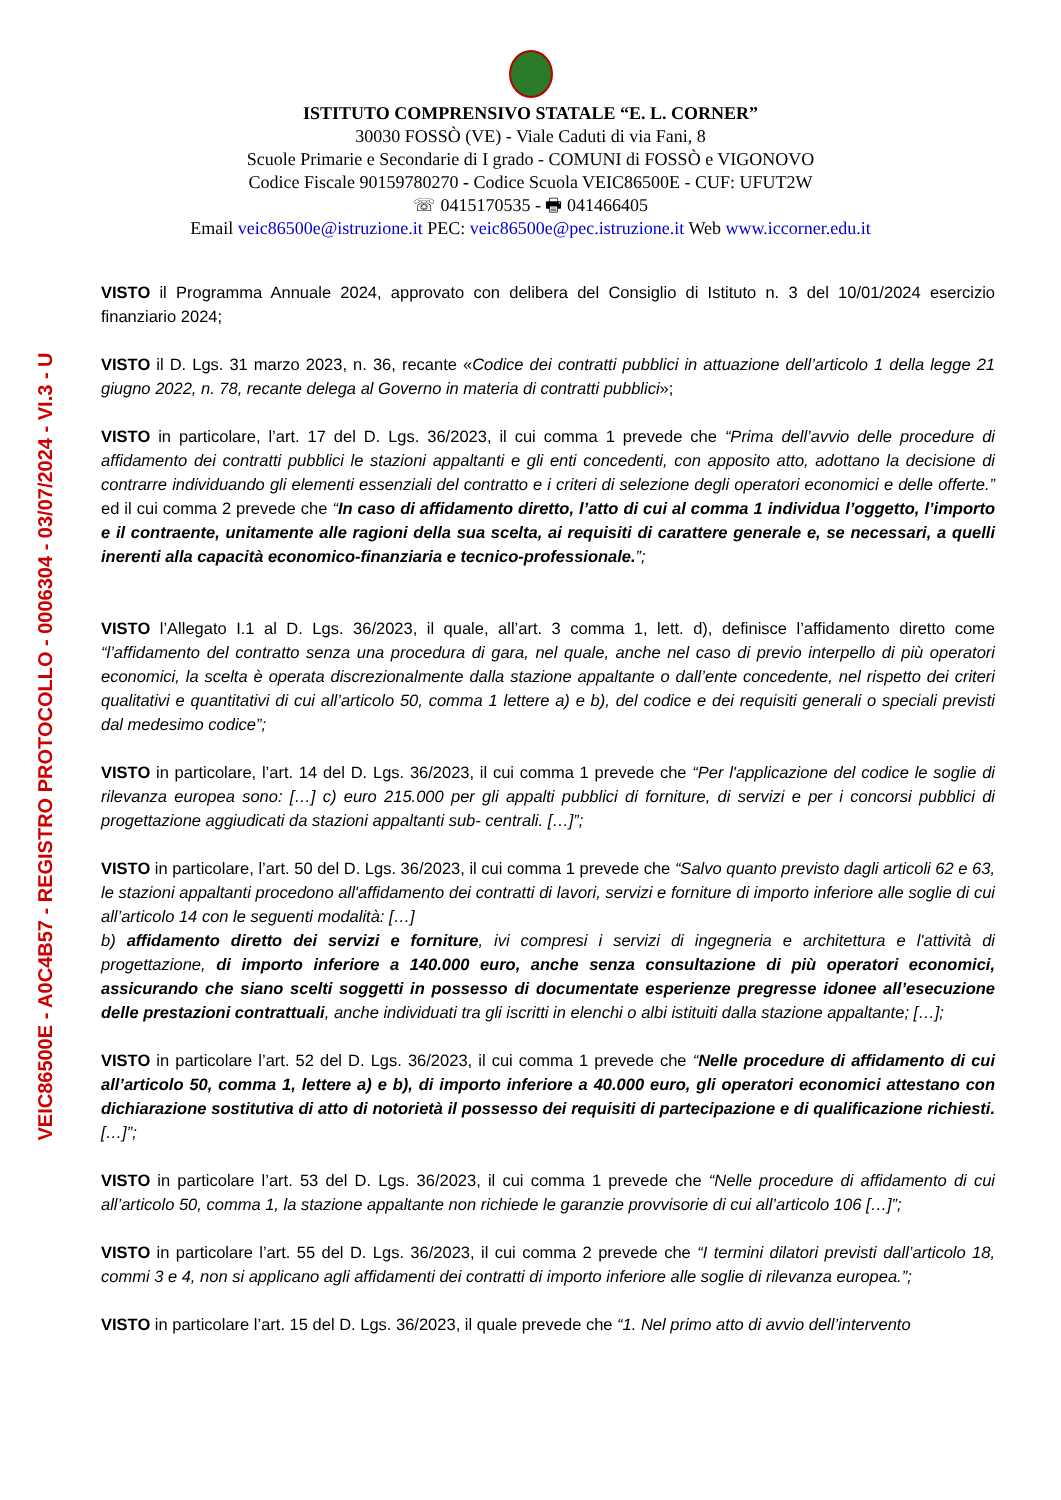VEIC86500E - A0C4B57 - REGISTRO PROTOCOLLO - 0006304 - 03/07/2024 - VI.3 - U
ISTITUTO COMPRENSIVO STATALE “E. L. CORNER”
30030 FOSSÒ (VE) - Viale Caduti di via Fani, 8
Scuole Primarie e Secondarie di I grado - COMUNI di FOSSÒ e VIGONOVO
Codice Fiscale 90159780270 - Codice Scuola VEIC86500E - CUF: UFUT2W
☏ 0415170535 - 🖶 041466405
Email veic86500e@istruzione.it PEC: veic86500e@pec.istruzione.it Web www.iccorner.edu.it
VISTO il Programma Annuale 2024, approvato con delibera del Consiglio di Istituto n. 3 del 10/01/2024 esercizio finanziario 2024;
VISTO il D. Lgs. 31 marzo 2023, n. 36, recante «Codice dei contratti pubblici in attuazione dell’articolo 1 della legge 21 giugno 2022, n. 78, recante delega al Governo in materia di contratti pubblici»;
VISTO in particolare, l’art. 17 del D. Lgs. 36/2023, il cui comma 1 prevede che “Prima dell’avvio delle procedure di affidamento dei contratti pubblici le stazioni appaltanti e gli enti concedenti, con apposito atto, adottano la decisione di contrarre individuando gli elementi essenziali del contratto e i criteri di selezione degli operatori economici e delle offerte.” ed il cui comma 2 prevede che “In caso di affidamento diretto, l’atto di cui al comma 1 individua l’oggetto, l’importo e il contraente, unitamente alle ragioni della sua scelta, ai requisiti di carattere generale e, se necessari, a quelli inerenti alla capacità economico-finanziaria e tecnico-professionale.”;
VISTO l’Allegato I.1 al D. Lgs. 36/2023, il quale, all’art. 3 comma 1, lett. d), definisce l’affidamento diretto come “l’affidamento del contratto senza una procedura di gara, nel quale, anche nel caso di previo interpello di più operatori economici, la scelta è operata discrezionalmente dalla stazione appaltante o dall’ente concedente, nel rispetto dei criteri qualitativi e quantitativi di cui all’articolo 50, comma 1 lettere a) e b), del codice e dei requisiti generali o speciali previsti dal medesimo codice”;
VISTO in particolare, l’art. 14 del D. Lgs. 36/2023, il cui comma 1 prevede che “Per l'applicazione del codice le soglie di rilevanza europea sono: […] c) euro 215.000 per gli appalti pubblici di forniture, di servizi e per i concorsi pubblici di progettazione aggiudicati da stazioni appaltanti sub- centrali. […]”;
VISTO in particolare, l’art. 50 del D. Lgs. 36/2023, il cui comma 1 prevede che “Salvo quanto previsto dagli articoli 62 e 63, le stazioni appaltanti procedono all'affidamento dei contratti di lavori, servizi e forniture di importo inferiore alle soglie di cui all’articolo 14 con le seguenti modalità: […]
b) affidamento diretto dei servizi e forniture, ivi compresi i servizi di ingegneria e architettura e l'attività di progettazione, di importo inferiore a 140.000 euro, anche senza consultazione di più operatori economici, assicurando che siano scelti soggetti in possesso di documentate esperienze pregresse idonee all’esecuzione delle prestazioni contrattuali, anche individuati tra gli iscritti in elenchi o albi istituiti dalla stazione appaltante; […];
VISTO in particolare l’art. 52 del D. Lgs. 36/2023, il cui comma 1 prevede che “Nelle procedure di affidamento di cui all’articolo 50, comma 1, lettere a) e b), di importo inferiore a 40.000 euro, gli operatori economici attestano con dichiarazione sostitutiva di atto di notorietà il possesso dei requisiti di partecipazione e di qualificazione richiesti. […]”;
VISTO in particolare l’art. 53 del D. Lgs. 36/2023, il cui comma 1 prevede che “Nelle procedure di affidamento di cui all’articolo 50, comma 1, la stazione appaltante non richiede le garanzie provvisorie di cui all’articolo 106 […]”;
VISTO in particolare l’art. 55 del D. Lgs. 36/2023, il cui comma 2 prevede che “I termini dilatori previsti dall’articolo 18, commi 3 e 4, non si applicano agli affidamenti dei contratti di importo inferiore alle soglie di rilevanza europea.”;
VISTO in particolare l’art. 15 del D. Lgs. 36/2023, il quale prevede che “1. Nel primo atto di avvio dell’intervento